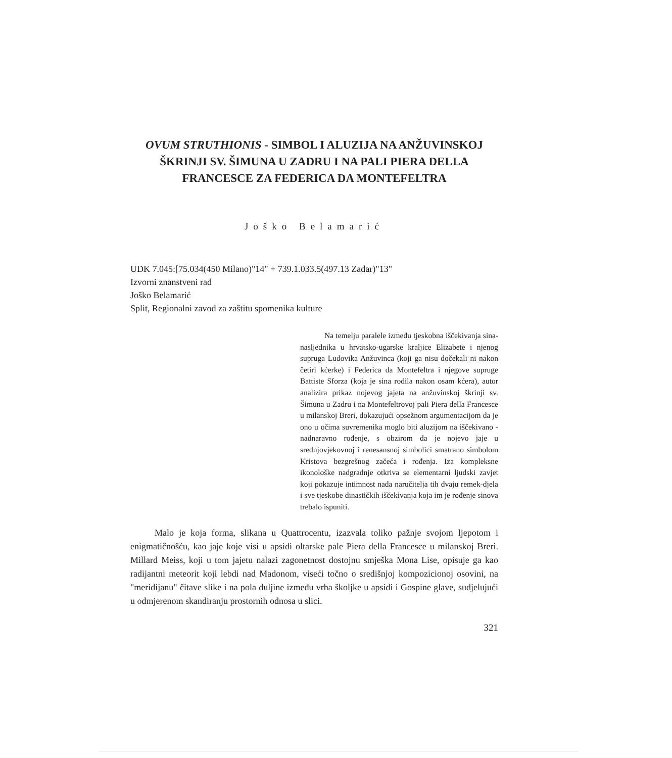OVUM STRUTHIONIS - SIMBOL I ALUZIJA NA ANŽUVINSKOJ ŠKRINJI SV. ŠIMUNA U ZADRU I NA PALI PIERA DELLA FRANCESCE ZA FEDERICA DA MONTEFELTRA
Joško Belamarić
UDK 7.045:[75.034(450 Milano)"14" + 739.1.033.5(497.13 Zadar)"13"
Izvorni znanstveni rad
Joško Belamarić
Split, Regionalni zavod za zaštitu spomenika kulture
Na temelju paralele između tjeskobna iščekivanja sina-nasljednika u hrvatsko-ugarske kraljice Elizabete i njenog supruga Ludovika Anžuvinca (koji ga nisu dočekali ni nakon četiri kćerke) i Federica da Montefeltra i njegove supruge Battiste Sforza (koja je sina rodila nakon osam kćera), autor analizira prikaz nojevog jajeta na anžuvinskoj škrinji sv. Šimuna u Zadru i na Montefeltrovoj pali Piera della Francesce u milanskoj Breri, dokazujući opsežnom argumentacijom da je ono u očima suvremenika moglo biti aluzijom na iščekivano - nadnaravno rođenje, s obzirom da je nojevo jaje u srednjovjekovnoj i renesansnoj simbolici smatrano simbolom Kristova bezgrešnog začeća i rođenja. Iza kompleksne ikonološke nadgradnje otkriva se elementarni ljudski zavjet koji pokazuje intimnost nada naručitelja tih dvaju remek-djela i sve tjeskobe dinastičkih iščekivanja koja im je rođenje sinova trebalo ispuniti.
Malo je koja forma, slikana u Quattrocentu, izazvala toliko pažnje svojom ljepotom i enigmatičnošću, kao jaje koje visi u apsidi oltarske pale Piera della Francesce u milanskoj Breri. Millard Meiss, koji u tom jajetu nalazi zagonetnost dostojnu smješka Mona Lise, opisuje ga kao radijantni meteorit koji lebdi nad Madonom, viseći točno o središnjoj kompozicionoj osovini, na "meridijanu" čitave slike i na pola duljine između vrha školjke u apsidi i Gospine glave, sudjelujući u odmjerenom skandiranju prostornih odnosa u slici.
321